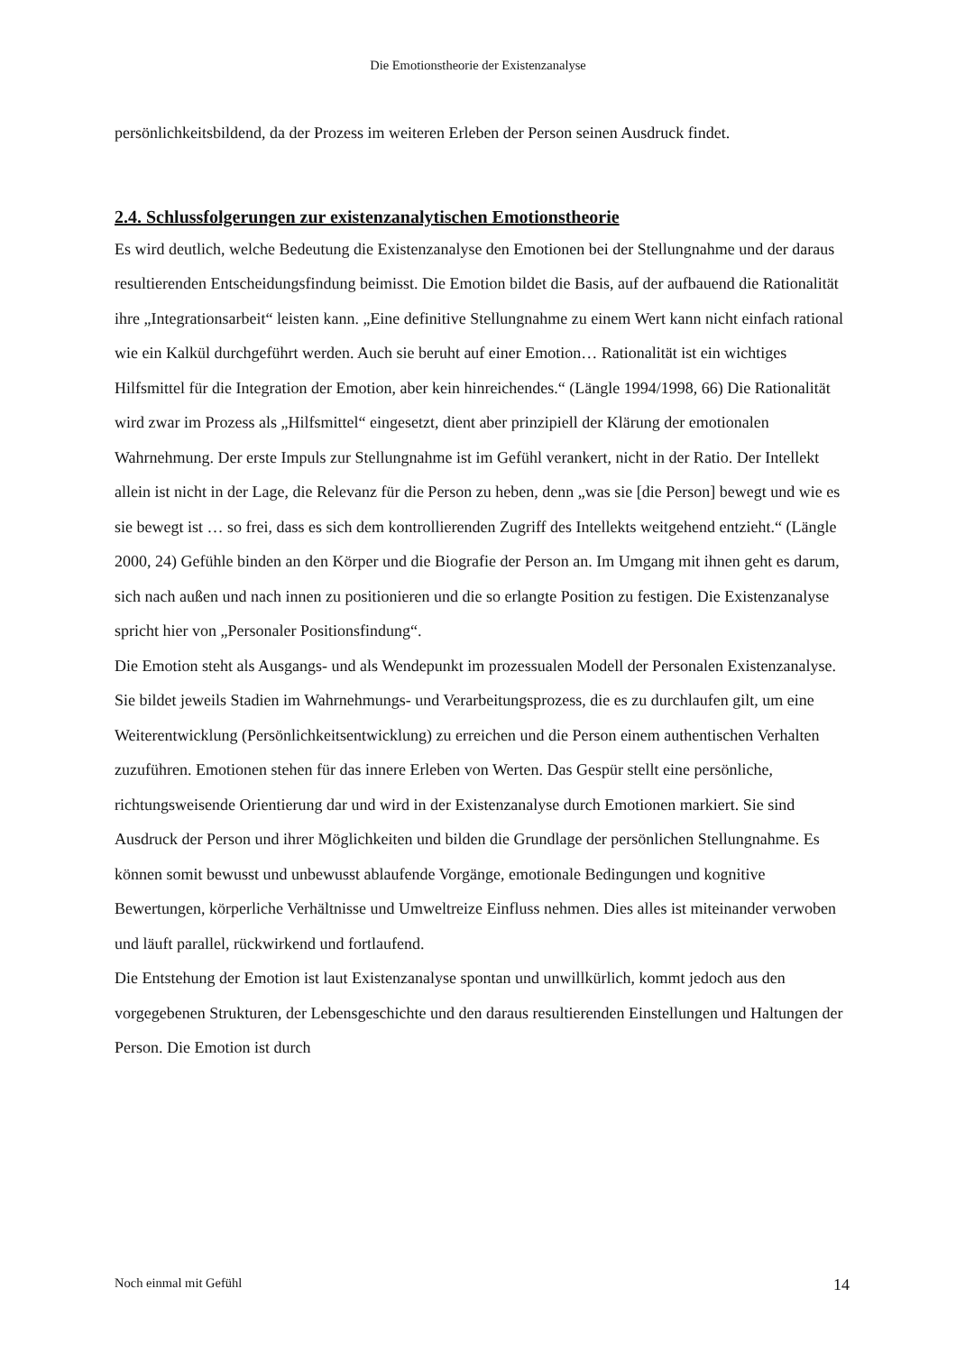Die Emotionstheorie der Existenzanalyse
persönlichkeitsbildend, da der Prozess im weiteren Erleben der Person seinen Ausdruck findet.
2.4. Schlussfolgerungen zur existenzanalytischen Emotionstheorie
Es wird deutlich, welche Bedeutung die Existenzanalyse den Emotionen bei der Stellungnahme und der daraus resultierenden Entscheidungsfindung beimisst. Die Emotion bildet die Basis, auf der aufbauend die Rationalität ihre „Integrationsarbeit“ leisten kann. „Eine definitive Stellungnahme zu einem Wert kann nicht einfach rational wie ein Kalkül durchgeführt werden. Auch sie beruht auf einer Emotion… Rationalität ist ein wichtiges Hilfsmittel für die Integration der Emotion, aber kein hinreichendes.“ (Längle 1994/1998, 66) Die Rationalität wird zwar im Prozess als „Hilfsmittel“ eingesetzt, dient aber prinzipiell der Klärung der emotionalen Wahrnehmung. Der erste Impuls zur Stellungnahme ist im Gefühl verankert, nicht in der Ratio. Der Intellekt allein ist nicht in der Lage, die Relevanz für die Person zu heben, denn „was sie [die Person] bewegt und wie es sie bewegt ist … so frei, dass es sich dem kontrollierenden Zugriff des Intellekts weitgehend entzieht.“ (Längle 2000, 24) Gefühle binden an den Körper und die Biografie der Person an. Im Umgang mit ihnen geht es darum, sich nach außen und nach innen zu positionieren und die so erlangte Position zu festigen. Die Existenzanalyse spricht hier von „Personaler Positionsfindung“.
Die Emotion steht als Ausgangs- und als Wendepunkt im prozessualen Modell der Personalen Existenzanalyse. Sie bildet jeweils Stadien im Wahrnehmungs- und Verarbeitungsprozess, die es zu durchlaufen gilt, um eine Weiterentwicklung (Persönlichkeitsentwicklung) zu erreichen und die Person einem authentischen Verhalten zuzuführen. Emotionen stehen für das innere Erleben von Werten. Das Gespür stellt eine persönliche, richtungsweisende Orientierung dar und wird in der Existenzanalyse durch Emotionen markiert. Sie sind Ausdruck der Person und ihrer Möglichkeiten und bilden die Grundlage der persönlichen Stellungnahme. Es können somit bewusst und unbewusst ablaufende Vorgänge, emotionale Bedingungen und kognitive Bewertungen, körperliche Verhältnisse und Umweltreize Einfluss nehmen. Dies alles ist miteinander verwoben und läuft parallel, rückwirkend und fortlaufend.
Die Entstehung der Emotion ist laut Existenzanalyse spontan und unwillkürlich, kommt jedoch aus den vorgegebenen Strukturen, der Lebensgeschichte und den daraus resultierenden Einstellungen und Haltungen der Person. Die Emotion ist durch
Noch einmal mit Gefühl 14